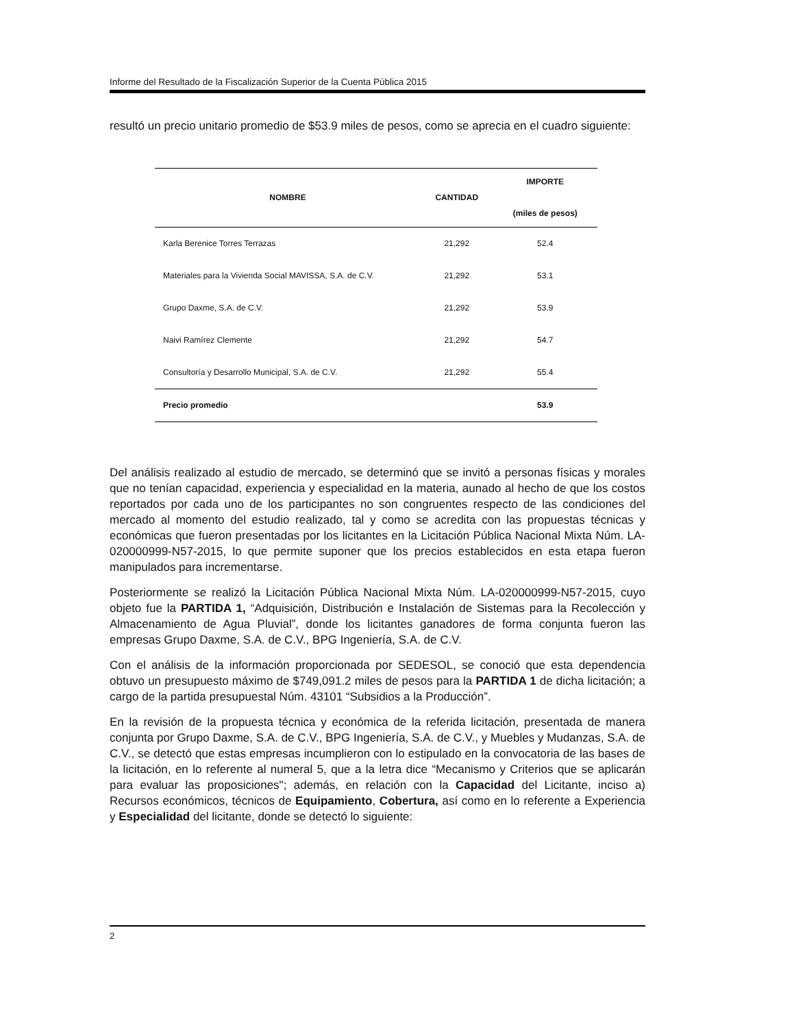Informe del Resultado de la Fiscalización Superior de la Cuenta Pública 2015
resultó un precio unitario promedio de $53.9 miles de pesos, como se aprecia en el cuadro siguiente:
| NOMBRE | CANTIDAD | IMPORTE (miles de pesos) |
| --- | --- | --- |
| Karla Berenice Torres Terrazas | 21,292 | 52.4 |
| Materiales para la Vivienda Social MAVISSA, S.A. de C.V. | 21,292 | 53.1 |
| Grupo Daxme, S.A. de C.V. | 21,292 | 53.9 |
| Naivi Ramírez Clemente | 21,292 | 54.7 |
| Consultoría y Desarrollo Municipal, S.A. de C.V. | 21,292 | 55.4 |
| Precio promedio | | 53.9 |
Del análisis realizado al estudio de mercado, se determinó que se invitó a personas físicas y morales que no tenían capacidad, experiencia y especialidad en la materia, aunado al hecho de que los costos reportados por cada uno de los participantes no son congruentes respecto de las condiciones del mercado al momento del estudio realizado, tal y como se acredita con las propuestas técnicas y económicas que fueron presentadas por los licitantes en la Licitación Pública Nacional Mixta Núm. LA-020000999-N57-2015, lo que permite suponer que los precios establecidos en esta etapa fueron manipulados para incrementarse.
Posteriormente se realizó la Licitación Pública Nacional Mixta Núm. LA-020000999-N57-2015, cuyo objeto fue la PARTIDA 1, “Adquisición, Distribución e Instalación de Sistemas para la Recolección y Almacenamiento de Agua Pluvial”, donde los licitantes ganadores de forma conjunta fueron las empresas Grupo Daxme, S.A. de C.V., BPG Ingeniería, S.A. de C.V.
Con el análisis de la información proporcionada por SEDESOL, se conoció que esta dependencia obtuvo un presupuesto máximo de $749,091.2 miles de pesos para la PARTIDA 1 de dicha licitación; a cargo de la partida presupuestal Núm. 43101 “Subsidios a la Producción”.
En la revisión de la propuesta técnica y económica de la referida licitación, presentada de manera conjunta por Grupo Daxme, S.A. de C.V., BPG Ingeniería, S.A. de C.V., y Muebles y Mudanzas, S.A. de C.V., se detectó que estas empresas incumplieron con lo estipulado en la convocatoria de las bases de la licitación, en lo referente al numeral 5, que a la letra dice “Mecanismo y Criterios que se aplicarán para evaluar las proposiciones"; además, en relación con la Capacidad del Licitante, inciso a) Recursos económicos, técnicos de Equipamiento, Cobertura, así como en lo referente a Experiencia y Especialidad del licitante, donde se detectó lo siguiente:
2